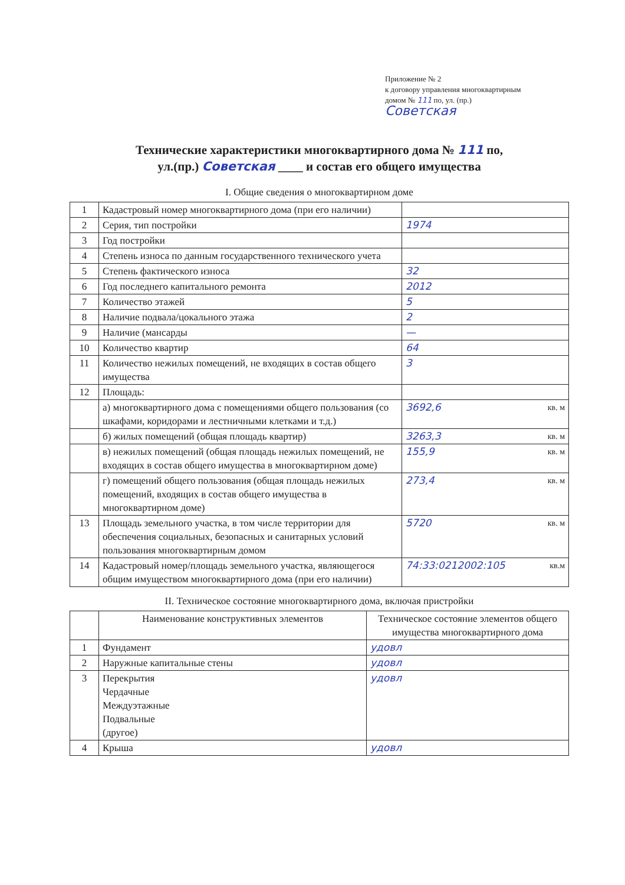Приложение № 2
к договору управления многоквартирным
домом № 111 по, ул. (пр.)
Советская
Технические характеристики многоквартирного дома № 111 по,
ул.(пр.) Советская ____ и состав его общего имущества
I. Общие сведения о многоквартирном доме
| 1 | Кадастровый номер многоквартирного дома (при его наличии) | |
| 2 | Серия, тип постройки | 1974 |
| 3 | Год постройки | |
| 4 | Степень износа по данным государственного технического учета | |
| 5 | Степень фактического износа | 32 |
| 6 | Год последнего капитального ремонта | 2012 |
| 7 | Количество этажей | 5 |
| 8 | Наличие подвала/цокального этажа | 2 |
| 9 | Наличие (мансарды | — |
| 10 | Количество квартир | 64 |
| 11 | Количество нежилых помещений, не входящих в состав общего имущества | 3 |
| 12 | Площадь: | |
| | а) многоквартирного дома с помещениями общего пользования (со шкафами, коридорами и лестничными клетками и т.д.) | кв. м 3692,6 |
| | б) жилых помещений (общая площадь квартир) | кв. м 3263,3 |
| | в) нежилых помещений (общая площадь нежилых помещений, не входящих в состав общего имущества в многоквартирном доме) | кв. м 155,9 |
| | г) помещений общего пользования (общая площадь нежилых помещений, входящих в состав общего имущества в многоквартирном доме) | кв. м 273,4 |
| 13 | Площадь земельного участка, в том числе территории для обеспечения социальных, безопасных и санитарных условий пользования многоквартирным домом | кв. м 5720 |
| 14 | Кадастровый номер/площадь земельного участка, являющегося общим имуществом многоквартирного дома (при его наличии) | 74:33:0212002:105 кв.м |
II. Техническое состояние многоквартирного дома, включая пристройки
| | Наименование конструктивных элементов | Техническое состояние элементов общего имущества многоквартирного дома |
| --- | --- | --- |
| 1 | Фундамент | удовл |
| 2 | Наружные капитальные стены | удовл |
| 3 | Перекрытия Чердачные Междуэтажные Подвальные (другое) | удовл |
| 4 | Крыша | удовл |